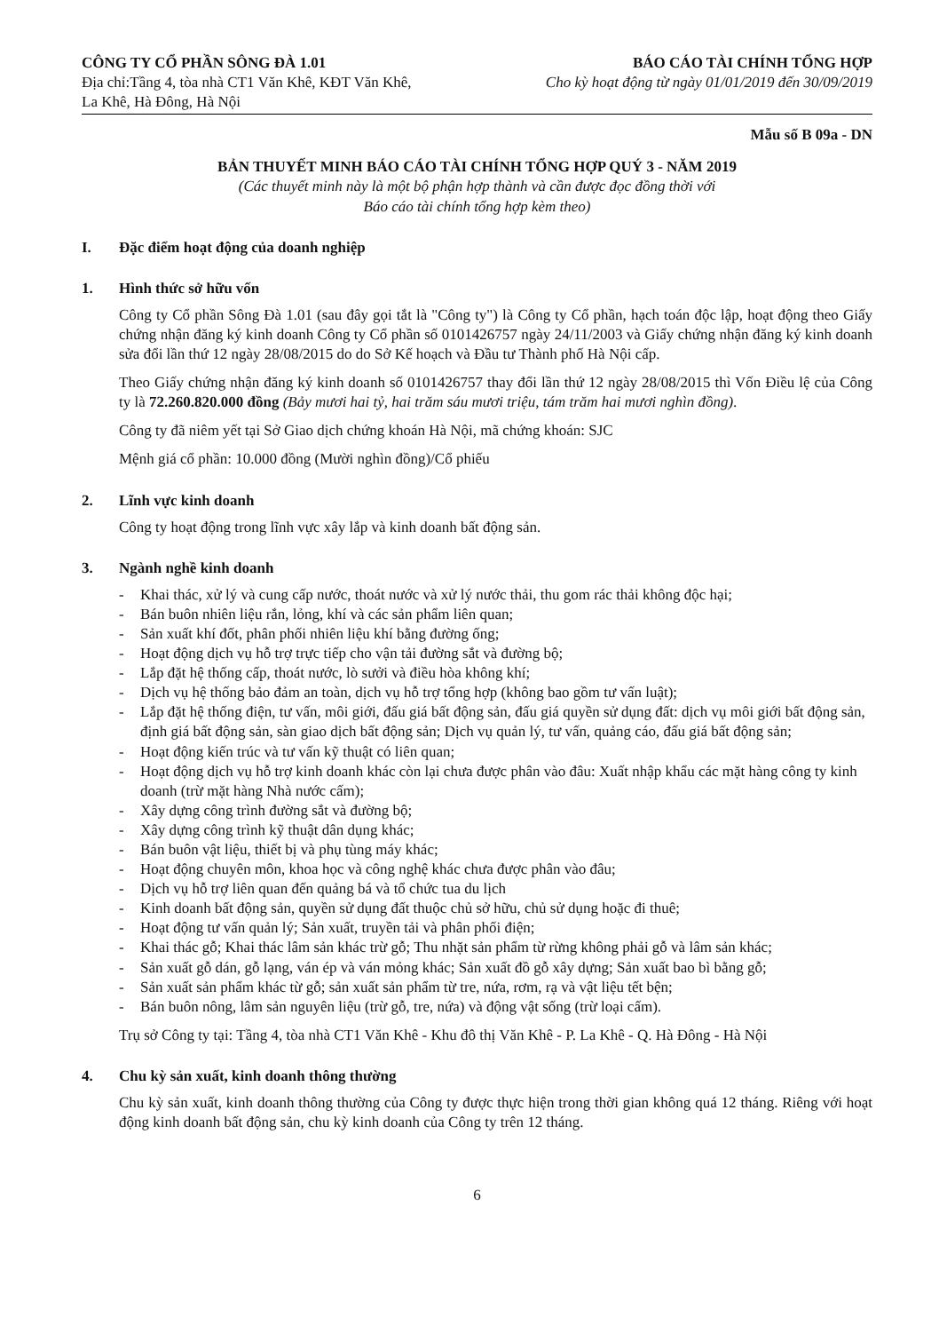CÔNG TY CỔ PHẦN SÔNG ĐÀ 1.01
Địa chỉ:Tầng 4, tòa nhà CT1 Văn Khê, KĐT Văn Khê,
La Khê, Hà Đông, Hà Nội
BÁO CÁO TÀI CHÍNH TỔNG HỢP
Cho kỳ hoạt động từ ngày 01/01/2019 đến 30/09/2019
Mẫu số B 09a - DN
BẢN THUYẾT MINH BÁO CÁO TÀI CHÍNH TỔNG HỢP QUÝ 3 - NĂM 2019
(Các thuyết minh này là một bộ phận hợp thành và cần được đọc đồng thời với
Báo cáo tài chính tổng hợp kèm theo)
I. Đặc điểm hoạt động của doanh nghiệp
1. Hình thức sở hữu vốn
Công ty Cổ phần Sông Đà 1.01 (sau đây gọi tắt là "Công ty") là Công ty Cổ phần, hạch toán độc lập, hoạt động theo Giấy chứng nhận đăng ký kinh doanh Công ty Cổ phần số 0101426757 ngày 24/11/2003 và Giấy chứng nhận đăng ký kinh doanh sửa đổi lần thứ 12 ngày 28/08/2015 do do Sở Kế hoạch và Đầu tư Thành phố Hà Nội cấp.
Theo Giấy chứng nhận đăng ký kinh doanh số 0101426757 thay đổi lần thứ 12 ngày 28/08/2015 thì Vốn Điều lệ của Công ty là 72.260.820.000 đồng (Bảy mươi hai tỷ, hai trăm sáu mươi triệu, tám trăm hai mươi nghìn đồng).
Công ty đã niêm yết tại Sở Giao dịch chứng khoán Hà Nội, mã chứng khoán: SJC
Mệnh giá cổ phần: 10.000 đồng (Mười nghìn đồng)/Cổ phiếu
2. Lĩnh vực kinh doanh
Công ty hoạt động trong lĩnh vực xây lắp và kinh doanh bất động sản.
3. Ngành nghề kinh doanh
- Khai thác, xử lý và cung cấp nước, thoát nước và xử lý nước thải, thu gom rác thải không độc hại;
- Bán buôn nhiên liệu rắn, lỏng, khí và các sản phẩm liên quan;
- Sản xuất khí đốt, phân phối nhiên liệu khí bằng đường ống;
- Hoạt động dịch vụ hỗ trợ trực tiếp cho vận tải đường sắt và đường bộ;
- Lắp đặt hệ thống cấp, thoát nước, lò sưởi và điều hòa không khí;
- Dịch vụ hệ thống bảo đảm an toàn, dịch vụ hỗ trợ tổng hợp (không bao gồm tư vấn luật);
- Lắp đặt hệ thống điện, tư vấn, môi giới, đấu giá bất động sản, đấu giá quyền sử dụng đất: dịch vụ môi giới bất động sản, định giá bất động sản, sàn giao dịch bất động sản; Dịch vụ quản lý, tư vấn, quảng cáo, đấu giá bất động sản;
- Hoạt động kiến trúc và tư vấn kỹ thuật có liên quan;
- Hoạt động dịch vụ hỗ trợ kinh doanh khác còn lại chưa được phân vào đâu: Xuất nhập khẩu các mặt hàng công ty kinh doanh (trừ mặt hàng Nhà nước cấm);
- Xây dựng công trình đường sắt và đường bộ;
- Xây dựng công trình kỹ thuật dân dụng khác;
- Bán buôn vật liệu, thiết bị và phụ tùng máy khác;
- Hoạt động chuyên môn, khoa học và công nghệ khác chưa được phân vào đâu;
- Dịch vụ hỗ trợ liên quan đến quảng bá và tổ chức tua du lịch
- Kinh doanh bất động sản, quyền sử dụng đất thuộc chủ sở hữu, chủ sử dụng hoặc đi thuê;
- Hoạt động tư vấn quản lý; Sản xuất, truyền tải và phân phối điện;
- Khai thác gỗ; Khai thác lâm sản khác trừ gỗ; Thu nhặt sản phẩm từ rừng không phải gỗ và lâm sản khác;
- Sản xuất gỗ dán, gỗ lạng, ván ép và ván mỏng khác; Sản xuất đồ gỗ xây dựng; Sản xuất bao bì bằng gỗ;
- Sản xuất sản phẩm khác từ gỗ; sản xuất sản phẩm từ tre, nứa, rơm, rạ và vật liệu tết bện;
- Bán buôn nông, lâm sản nguyên liệu (trừ gỗ, tre, nứa) và động vật sống (trừ loại cấm).
Trụ sở Công ty tại: Tầng 4, tòa nhà CT1 Văn Khê - Khu đô thị Văn Khê - P. La Khê - Q. Hà Đông - Hà Nội
4. Chu kỳ sản xuất, kinh doanh thông thường
Chu kỳ sản xuất, kinh doanh thông thường của Công ty được thực hiện trong thời gian không quá 12 tháng. Riêng với hoạt động kinh doanh bất động sản, chu kỳ kinh doanh của Công ty trên 12 tháng.
6